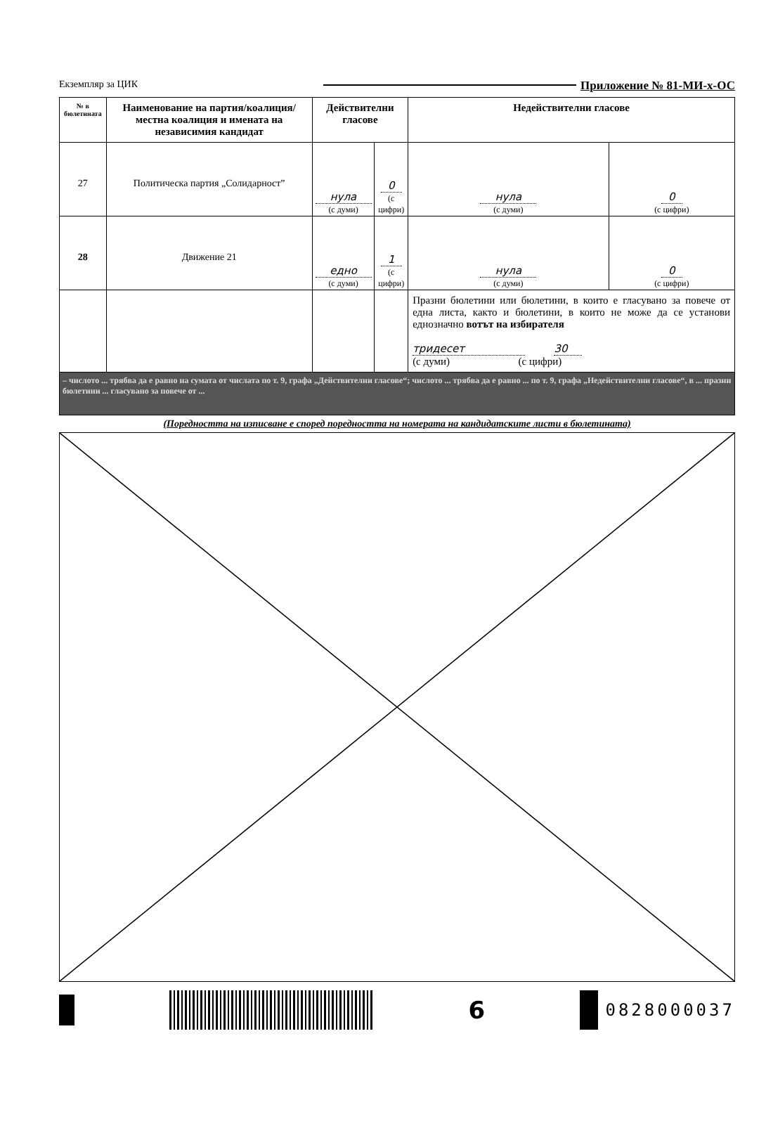Екземпляр за ЦИК Приложение № 81-МИ-х-ОС
| № в бюлетината | Наименование на партия/коалиция/местна коалиция и имената на независимия кандидат | Действителни гласове | | Недействителни гласове | |
| --- | --- | --- | --- | --- | --- |
| 27 | Политическа партия „Солидарност” | нула (с думи) | 0 (с цифри) | нула (с думи) | 0 (с цифри) |
| 28 | Движение 21 | едно (с думи) | 1 (с цифри) | нула (с думи) | 0 (с цифри) |
| | | | | Празни бюлетини или бюлетини, в които е гласувано за повече от една листа, както и бюлетини, в които не може да се установи еднозначно вотът на избирателя тридесет 30 (с думи) (с цифри) | |
| – числото ... трябва да е равно на сумата от числата по т. 9, графа „Действителни гласове“; числото ... трябва да е равно ... по т. 9, графа „Недействителни гласове“, в ... празни бюлетини ... гласувано за повече от ... | | | | | |
(Поредността на изписване е според поредността на номерата на кандидатските листи в бюлетината)
6 0828000037